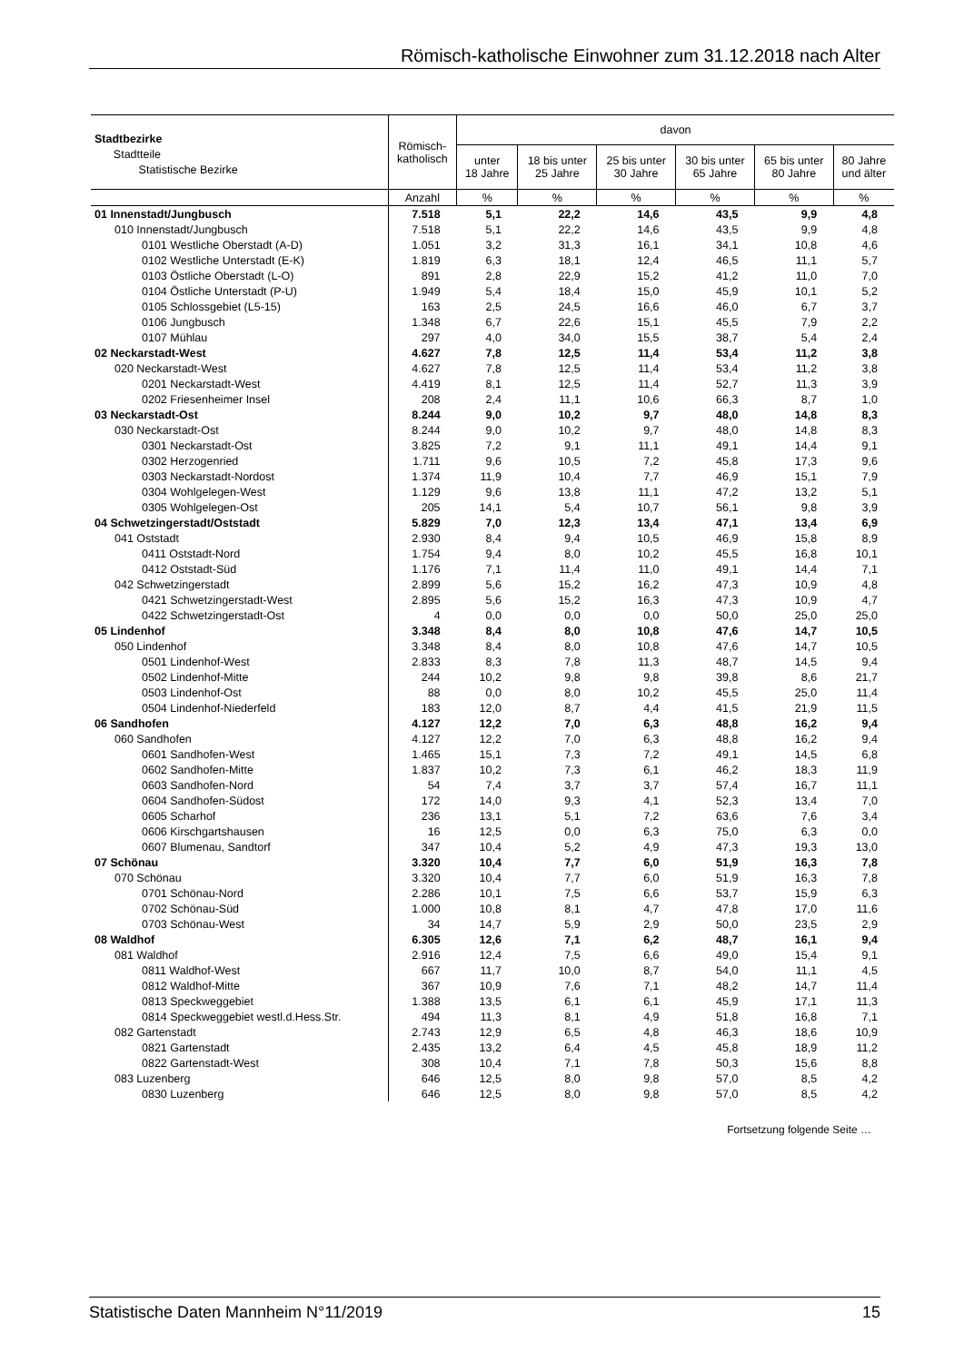Römisch-katholische Einwohner zum 31.12.2018 nach Alter
| Stadtbezirke Stadtteile Statistische Bezirke | Römisch- katholisch | davon | | | | | |
| --- | --- | --- | --- | --- | --- | --- | --- |
| | | unter 18 Jahre | 18 bis unter 25 Jahre | 25 bis unter 30 Jahre | 30 bis unter 65 Jahre | 65 bis unter 80 Jahre | 80 Jahre und älter |
| | Anzahl | % | % | % | % | % | % |
| 01 Innenstadt/Jungbusch | 7.518 | 5,1 | 22,2 | 14,6 | 43,5 | 9,9 | 4,8 |
| 010 Innenstadt/Jungbusch | 7.518 | 5,1 | 22,2 | 14,6 | 43,5 | 9,9 | 4,8 |
| 0101 Westliche Oberstadt (A-D) | 1.051 | 3,2 | 31,3 | 16,1 | 34,1 | 10,8 | 4,6 |
| 0102 Westliche Unterstadt (E-K) | 1.819 | 6,3 | 18,1 | 12,4 | 46,5 | 11,1 | 5,7 |
| 0103 Östliche Oberstadt (L-O) | 891 | 2,8 | 22,9 | 15,2 | 41,2 | 11,0 | 7,0 |
| 0104 Östliche Unterstadt (P-U) | 1.949 | 5,4 | 18,4 | 15,0 | 45,9 | 10,1 | 5,2 |
| 0105 Schlossgebiet (L5-15) | 163 | 2,5 | 24,5 | 16,6 | 46,0 | 6,7 | 3,7 |
| 0106 Jungbusch | 1.348 | 6,7 | 22,6 | 15,1 | 45,5 | 7,9 | 2,2 |
| 0107 Mühlau | 297 | 4,0 | 34,0 | 15,5 | 38,7 | 5,4 | 2,4 |
| 02 Neckarstadt-West | 4.627 | 7,8 | 12,5 | 11,4 | 53,4 | 11,2 | 3,8 |
| 020 Neckarstadt-West | 4.627 | 7,8 | 12,5 | 11,4 | 53,4 | 11,2 | 3,8 |
| 0201 Neckarstadt-West | 4.419 | 8,1 | 12,5 | 11,4 | 52,7 | 11,3 | 3,9 |
| 0202 Friesenheimer Insel | 208 | 2,4 | 11,1 | 10,6 | 66,3 | 8,7 | 1,0 |
| 03 Neckarstadt-Ost | 8.244 | 9,0 | 10,2 | 9,7 | 48,0 | 14,8 | 8,3 |
| 030 Neckarstadt-Ost | 8.244 | 9,0 | 10,2 | 9,7 | 48,0 | 14,8 | 8,3 |
| 0301 Neckarstadt-Ost | 3.825 | 7,2 | 9,1 | 11,1 | 49,1 | 14,4 | 9,1 |
| 0302 Herzogenried | 1.711 | 9,6 | 10,5 | 7,2 | 45,8 | 17,3 | 9,6 |
| 0303 Neckarstadt-Nordost | 1.374 | 11,9 | 10,4 | 7,7 | 46,9 | 15,1 | 7,9 |
| 0304 Wohlgelegen-West | 1.129 | 9,6 | 13,8 | 11,1 | 47,2 | 13,2 | 5,1 |
| 0305 Wohlgelegen-Ost | 205 | 14,1 | 5,4 | 10,7 | 56,1 | 9,8 | 3,9 |
| 04 Schwetzingerstadt/Oststadt | 5.829 | 7,0 | 12,3 | 13,4 | 47,1 | 13,4 | 6,9 |
| 041 Oststadt | 2.930 | 8,4 | 9,4 | 10,5 | 46,9 | 15,8 | 8,9 |
| 0411 Oststadt-Nord | 1.754 | 9,4 | 8,0 | 10,2 | 45,5 | 16,8 | 10,1 |
| 0412 Oststadt-Süd | 1.176 | 7,1 | 11,4 | 11,0 | 49,1 | 14,4 | 7,1 |
| 042 Schwetzingerstadt | 2.899 | 5,6 | 15,2 | 16,2 | 47,3 | 10,9 | 4,8 |
| 0421 Schwetzingerstadt-West | 2.895 | 5,6 | 15,2 | 16,3 | 47,3 | 10,9 | 4,7 |
| 0422 Schwetzingerstadt-Ost | 4 | 0,0 | 0,0 | 0,0 | 50,0 | 25,0 | 25,0 |
| 05 Lindenhof | 3.348 | 8,4 | 8,0 | 10,8 | 47,6 | 14,7 | 10,5 |
| 050 Lindenhof | 3.348 | 8,4 | 8,0 | 10,8 | 47,6 | 14,7 | 10,5 |
| 0501 Lindenhof-West | 2.833 | 8,3 | 7,8 | 11,3 | 48,7 | 14,5 | 9,4 |
| 0502 Lindenhof-Mitte | 244 | 10,2 | 9,8 | 9,8 | 39,8 | 8,6 | 21,7 |
| 0503 Lindenhof-Ost | 88 | 0,0 | 8,0 | 10,2 | 45,5 | 25,0 | 11,4 |
| 0504 Lindenhof-Niederfeld | 183 | 12,0 | 8,7 | 4,4 | 41,5 | 21,9 | 11,5 |
| 06 Sandhofen | 4.127 | 12,2 | 7,0 | 6,3 | 48,8 | 16,2 | 9,4 |
| 060 Sandhofen | 4.127 | 12,2 | 7,0 | 6,3 | 48,8 | 16,2 | 9,4 |
| 0601 Sandhofen-West | 1.465 | 15,1 | 7,3 | 7,2 | 49,1 | 14,5 | 6,8 |
| 0602 Sandhofen-Mitte | 1.837 | 10,2 | 7,3 | 6,1 | 46,2 | 18,3 | 11,9 |
| 0603 Sandhofen-Nord | 54 | 7,4 | 3,7 | 3,7 | 57,4 | 16,7 | 11,1 |
| 0604 Sandhofen-Südost | 172 | 14,0 | 9,3 | 4,1 | 52,3 | 13,4 | 7,0 |
| 0605 Scharhof | 236 | 13,1 | 5,1 | 7,2 | 63,6 | 7,6 | 3,4 |
| 0606 Kirschgartshausen | 16 | 12,5 | 0,0 | 6,3 | 75,0 | 6,3 | 0,0 |
| 0607 Blumenau, Sandtorf | 347 | 10,4 | 5,2 | 4,9 | 47,3 | 19,3 | 13,0 |
| 07 Schönau | 3.320 | 10,4 | 7,7 | 6,0 | 51,9 | 16,3 | 7,8 |
| 070 Schönau | 3.320 | 10,4 | 7,7 | 6,0 | 51,9 | 16,3 | 7,8 |
| 0701 Schönau-Nord | 2.286 | 10,1 | 7,5 | 6,6 | 53,7 | 15,9 | 6,3 |
| 0702 Schönau-Süd | 1.000 | 10,8 | 8,1 | 4,7 | 47,8 | 17,0 | 11,6 |
| 0703 Schönau-West | 34 | 14,7 | 5,9 | 2,9 | 50,0 | 23,5 | 2,9 |
| 08 Waldhof | 6.305 | 12,6 | 7,1 | 6,2 | 48,7 | 16,1 | 9,4 |
| 081 Waldhof | 2.916 | 12,4 | 7,5 | 6,6 | 49,0 | 15,4 | 9,1 |
| 0811 Waldhof-West | 667 | 11,7 | 10,0 | 8,7 | 54,0 | 11,1 | 4,5 |
| 0812 Waldhof-Mitte | 367 | 10,9 | 7,6 | 7,1 | 48,2 | 14,7 | 11,4 |
| 0813 Speckweggebiet | 1.388 | 13,5 | 6,1 | 6,1 | 45,9 | 17,1 | 11,3 |
| 0814 Speckweggebiet westl.d.Hess.Str. | 494 | 11,3 | 8,1 | 4,9 | 51,8 | 16,8 | 7,1 |
| 082 Gartenstadt | 2.743 | 12,9 | 6,5 | 4,8 | 46,3 | 18,6 | 10,9 |
| 0821 Gartenstadt | 2.435 | 13,2 | 6,4 | 4,5 | 45,8 | 18,9 | 11,2 |
| 0822 Gartenstadt-West | 308 | 10,4 | 7,1 | 7,8 | 50,3 | 15,6 | 8,8 |
| 083 Luzenberg | 646 | 12,5 | 8,0 | 9,8 | 57,0 | 8,5 | 4,2 |
| 0830 Luzenberg | 646 | 12,5 | 8,0 | 9,8 | 57,0 | 8,5 | 4,2 |
Fortsetzung folgende Seite …
Statistische Daten Mannheim N°11/2019 15